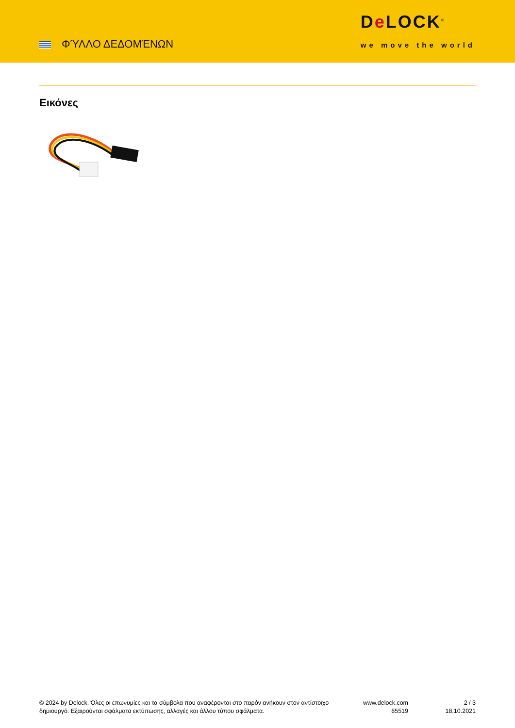ΦΎΛΛΟ ΔΕΔΟΜΈΝΩΝ
De LOCK<sup>®</sup>
we move the world
Εικόνες
© 2024 by Delock. Όλες οι επωνυμίες και τα σύμβολα που αναφέρονται στο παρόν ανήκουν στον αντίστοιχο δημιουργό. Εξαιρούνται σφάλματα εκτύπωσης, αλλαγές και άλλου τύπου σφάλματα.
www.delock.com
85519
2 / 3
18.10.2021